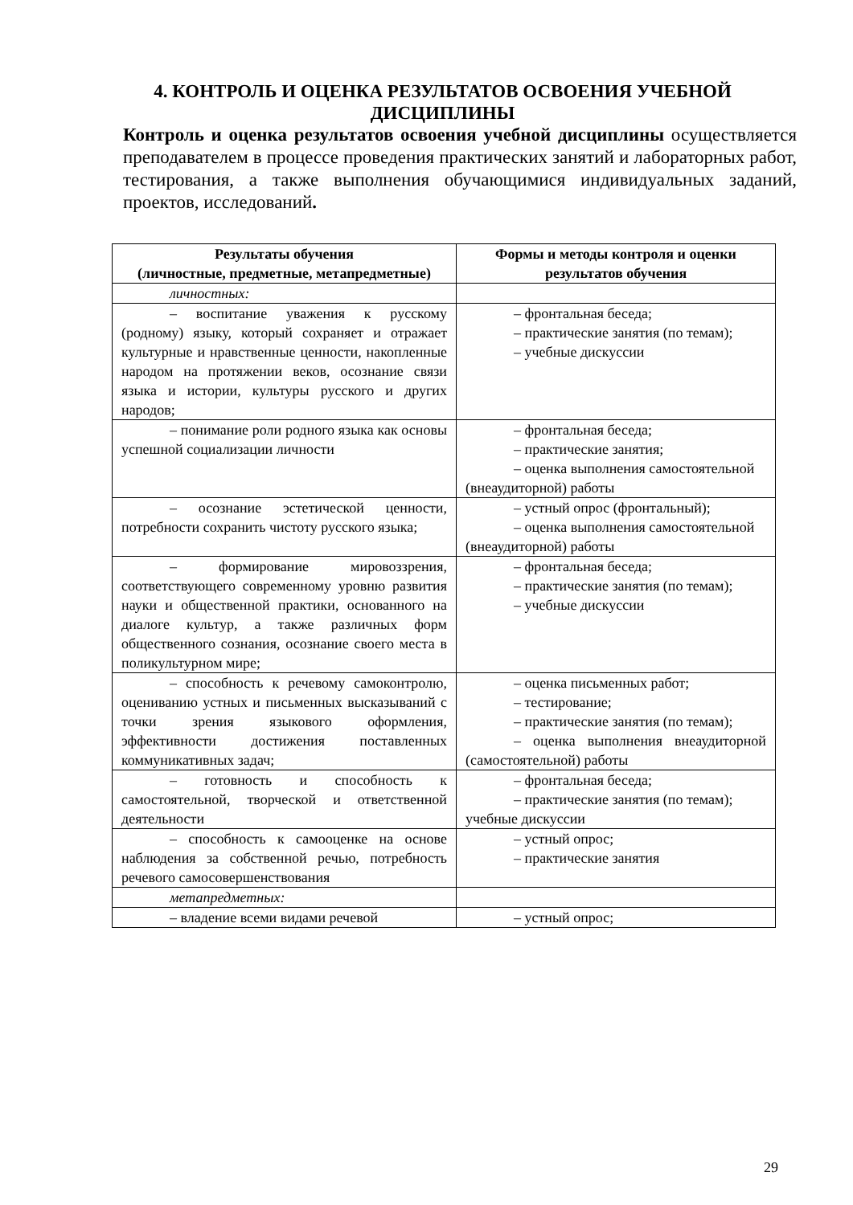4. КОНТРОЛЬ И ОЦЕНКА РЕЗУЛЬТАТОВ ОСВОЕНИЯ УЧЕБНОЙ ДИСЦИПЛИНЫ
Контроль и оценка результатов освоения учебной дисциплины осуществляется преподавателем в процессе проведения практических занятий и лабораторных работ, тестирования, а также выполнения обучающимися индивидуальных заданий, проектов, исследований.
| Результаты обучения (личностные, предметные, метапредметные) | Формы и методы контроля и оценки результатов обучения |
| --- | --- |
| личностных: | |
| – воспитание уважения к русскому (родному) языку, который сохраняет и отражает культурные и нравственные ценности, накопленные народом на протяжении веков, осознание связи языка и истории, культуры русского и других народов; | – фронтальная беседа; – практические занятия (по темам); – учебные дискуссии |
| – понимание роли родного языка как основы успешной социализации личности | – фронтальная беседа; – практические занятия; – оценка выполнения самостоятельной (внеаудиторной) работы |
| – осознание эстетической ценности, потребности сохранить чистоту русского языка; | – устный опрос (фронтальный); – оценка выполнения самостоятельной (внеаудиторной) работы |
| – формирование мировоззрения, соответствующего современному уровню развития науки и общественной практики, основанного на диалоге культур, а также различных форм общественного сознания, осознание своего места в поликультурном мире; | – фронтальная беседа; – практические занятия (по темам); – учебные дискуссии |
| – способность к речевому самоконтролю, оцениванию устных и письменных высказываний с точки зрения языкового оформления, эффективности достижения поставленных коммуникативных задач; | – оценка письменных работ; – тестирование; – практические занятия (по темам); – оценка выполнения внеаудиторной (самостоятельной) работы |
| – готовность и способность к самостоятельной, творческой и ответственной деятельности | – фронтальная беседа; – практические занятия (по темам); учебные дискуссии |
| – способность к самооценке на основе наблюдения за собственной речью, потребность речевого самосовершенствования | – устный опрос; – практические занятия |
| метапредметных: | |
| – владение всеми видами речевой | – устный опрос; |
29